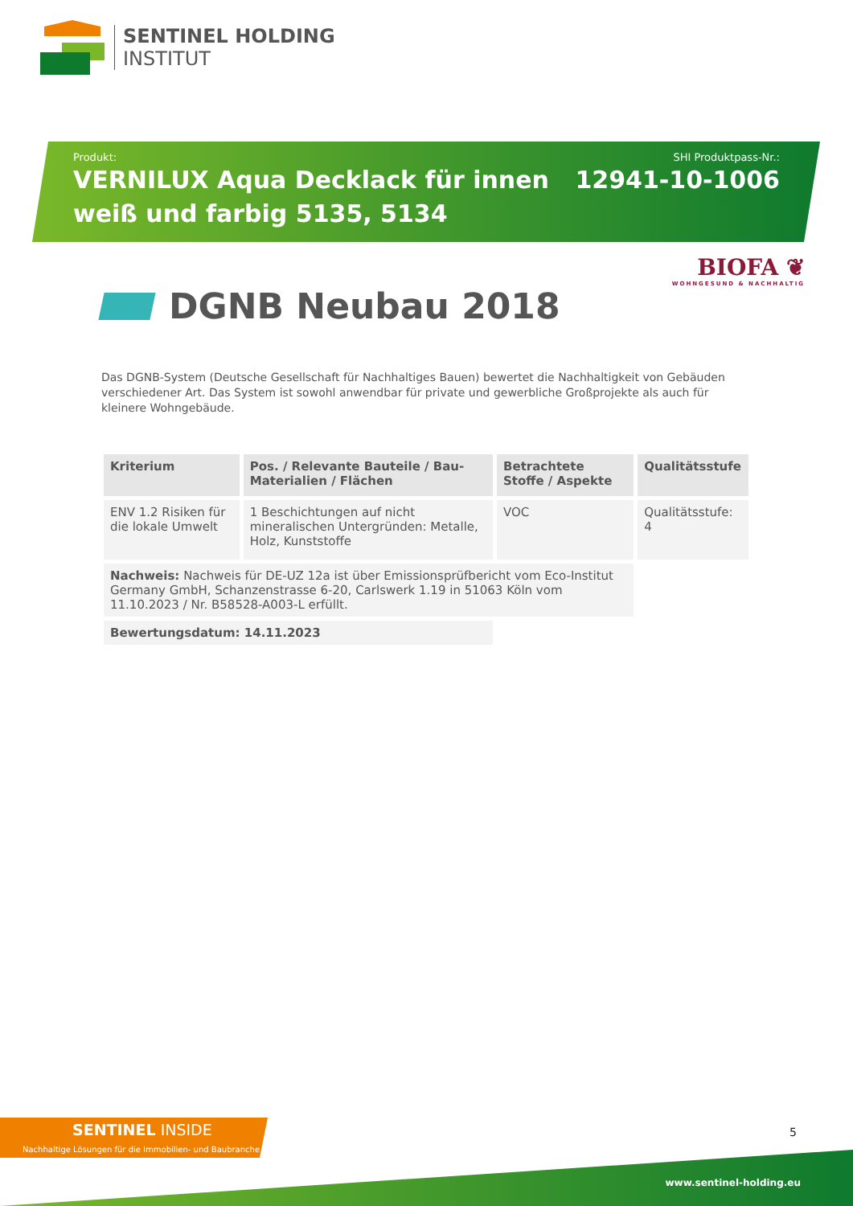SENTINEL HOLDING
INSTITUT
Produkt:
VERNILUX Aqua Decklack für innen
weiß und farbig 5135, 5134
SHI Produktpass-Nr.:
12941-10-1006
BIOFA ❦
WOHNGESUND & NACHHALTIG
DGNB Neubau 2018
Das DGNB-System (Deutsche Gesellschaft für Nachhaltiges Bauen) bewertet die Nachhaltigkeit von Gebäuden verschiedener Art. Das System ist sowohl anwendbar für private und gewerbliche Großprojekte als auch für kleinere Wohngebäude.
| Kriterium | Pos. / Relevante Bauteile / Bau-Materialien / Flächen | Betrachtete Stoffe / Aspekte | Qualitätsstufe |
| --- | --- | --- | --- |
| ENV 1.2 Risiken für die lokale Umwelt | 1 Beschichtungen auf nicht mineralischen Untergründen: Metalle, Holz, Kunststoffe | VOC | Qualitätsstufe: 4 |
| Nachweis: Nachweis für DE-UZ 12a ist über Emissionsprüfbericht vom Eco-Institut Germany GmbH, Schanzenstrasse 6-20, Carlswerk 1.19 in 51063 Köln vom 11.10.2023 / Nr. B58528-A003-L erfüllt. | | | |
| Bewertungsdatum: 14.11.2023 | | | |
SENTINEL INSIDE
Nachhaltige Lösungen für die Immobilien- und Baubranche
5
www.sentinel-holding.eu